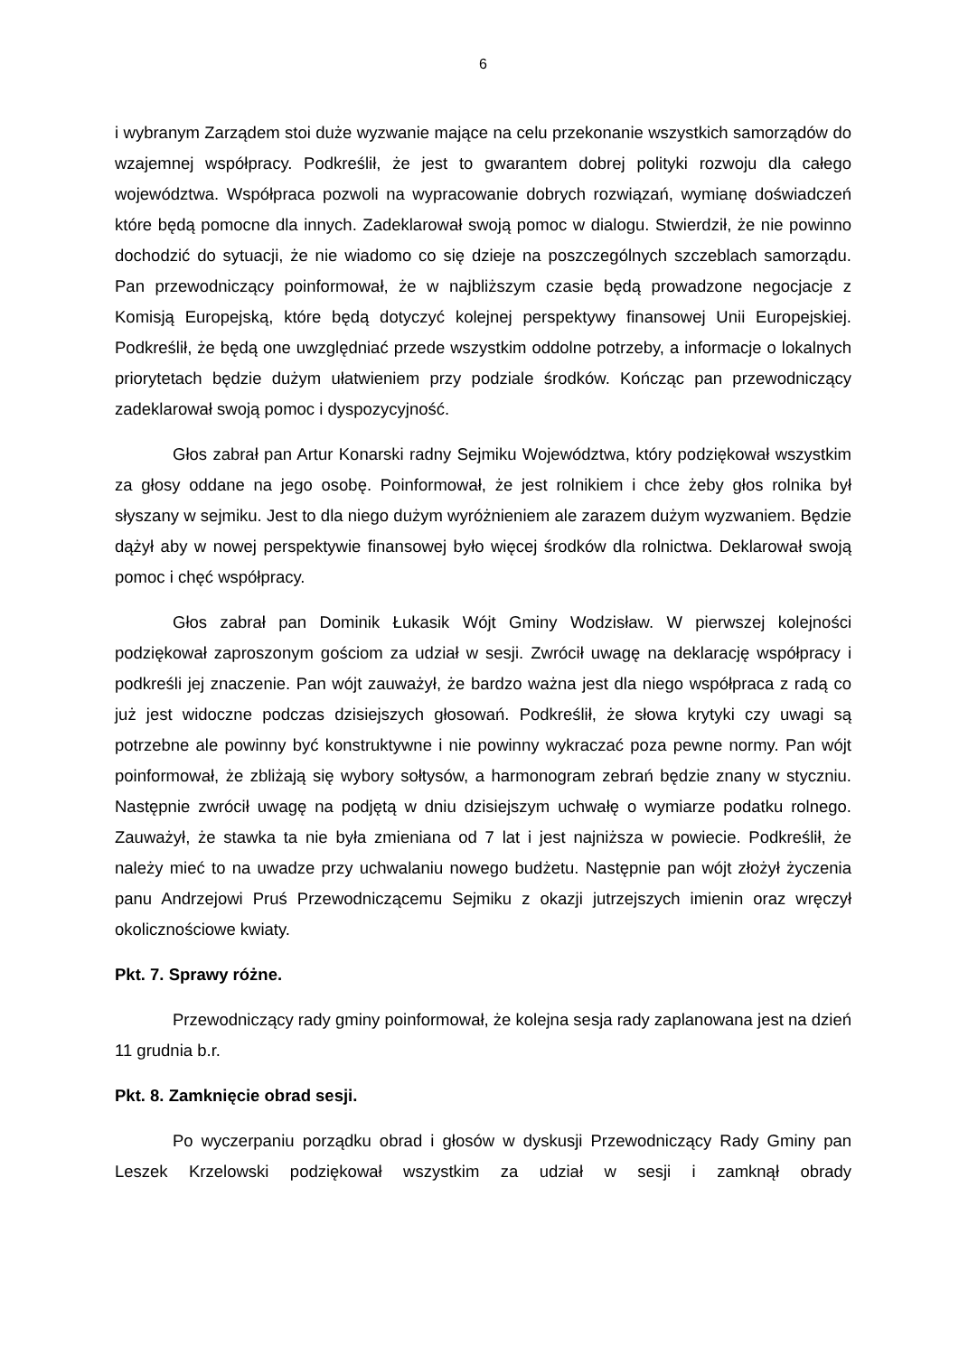6
i wybranym Zarządem stoi duże wyzwanie mające na celu przekonanie wszystkich samorządów do wzajemnej współpracy. Podkreślił, że jest to gwarantem dobrej polityki rozwoju dla całego województwa. Współpraca pozwoli na wypracowanie dobrych rozwiązań, wymianę doświadczeń które będą pomocne dla innych. Zadeklarował swoją pomoc w dialogu. Stwierdził, że nie powinno dochodzić do sytuacji, że nie wiadomo co się dzieje na poszczególnych szczeblach samorządu. Pan przewodniczący poinformował, że w najbliższym czasie będą prowadzone negocjacje z Komisją Europejską, które będą dotyczyć kolejnej perspektywy finansowej Unii Europejskiej. Podkreślił, że będą one uwzględniać przede wszystkim oddolne potrzeby, a informacje o lokalnych priorytetach będzie dużym ułatwieniem przy podziale środków. Kończąc pan przewodniczący zadeklarował swoją pomoc i dyspozycyjność.
Głos zabrał pan Artur Konarski radny Sejmiku Województwa, który podziękował wszystkim za głosy oddane na jego osobę. Poinformował, że jest rolnikiem i chce żeby głos rolnika był słyszany w sejmiku. Jest to dla niego dużym wyróżnieniem ale zarazem dużym wyzwaniem. Będzie dążył aby w nowej perspektywie finansowej było więcej środków dla rolnictwa. Deklarował swoją pomoc i chęć współpracy.
Głos zabrał pan Dominik Łukasik Wójt Gminy Wodzisław. W pierwszej kolejności podziękował zaproszonym gościom za udział w sesji. Zwrócił uwagę na deklarację współpracy i podkreśli jej znaczenie. Pan wójt zauważył, że bardzo ważna jest dla niego współpraca z radą co już jest widoczne podczas dzisiejszych głosowań. Podkreślił, że słowa krytyki czy uwagi są potrzebne ale powinny być konstruktywne i nie powinny wykraczać poza pewne normy. Pan wójt poinformował, że zbliżają się wybory sołtysów, a harmonogram zebrań będzie znany w styczniu. Następnie zwrócił uwagę na podjętą w dniu dzisiejszym uchwałę o wymiarze podatku rolnego. Zauważył, że stawka ta nie była zmieniana od 7 lat i jest najniższa w powiecie. Podkreślił, że należy mieć to na uwadze przy uchwalaniu nowego budżetu. Następnie pan wójt złożył życzenia panu Andrzejowi Pruś Przewodniczącemu Sejmiku z okazji jutrzejszych imienin oraz wręczył okolicznościowe kwiaty.
Pkt. 7. Sprawy różne.
Przewodniczący rady gminy poinformował, że kolejna sesja rady zaplanowana jest na dzień 11 grudnia b.r.
Pkt. 8. Zamknięcie obrad sesji.
Po wyczerpaniu porządku obrad i głosów w dyskusji Przewodniczący Rady Gminy pan Leszek Krzelowski podziękował wszystkim za udział w sesji i zamknął obrady